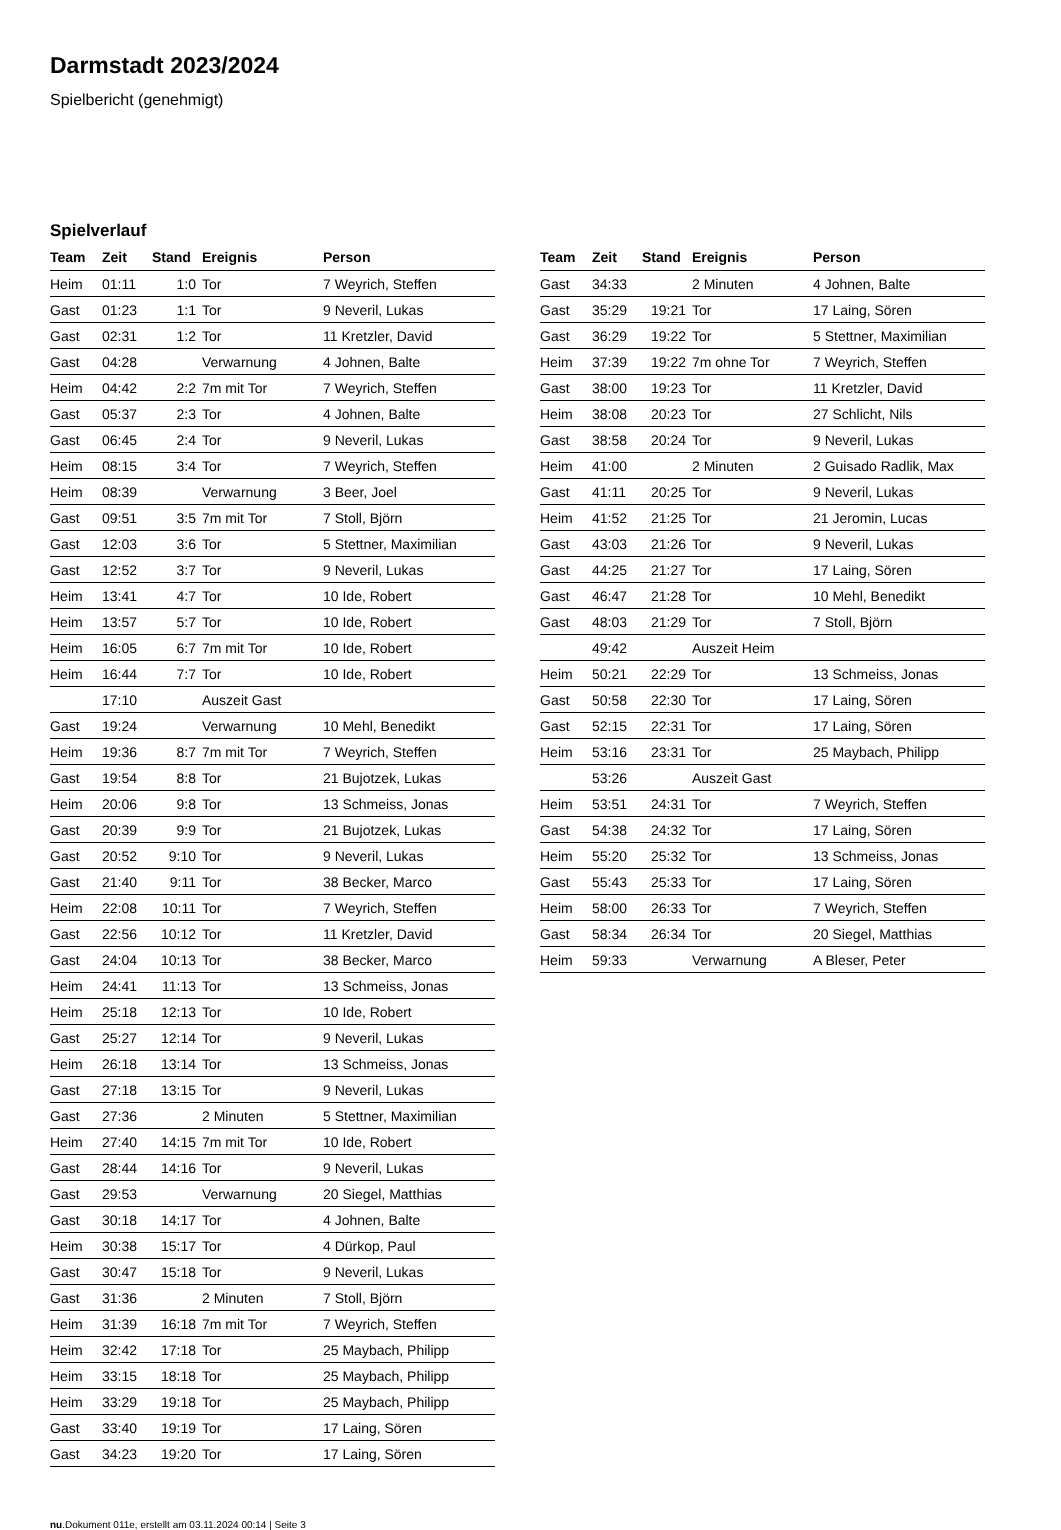Darmstadt 2023/2024
Spielbericht (genehmigt)
Spielverlauf
| Team | Zeit | Stand | Ereignis | Person |
| --- | --- | --- | --- | --- |
| Heim | 01:11 | 1:0 | Tor | 7 Weyrich, Steffen |
| Gast | 01:23 | 1:1 | Tor | 9 Neveril, Lukas |
| Gast | 02:31 | 1:2 | Tor | 11 Kretzler, David |
| Gast | 04:28 | | Verwarnung | 4 Johnen, Balte |
| Heim | 04:42 | 2:2 | 7m mit Tor | 7 Weyrich, Steffen |
| Gast | 05:37 | 2:3 | Tor | 4 Johnen, Balte |
| Gast | 06:45 | 2:4 | Tor | 9 Neveril, Lukas |
| Heim | 08:15 | 3:4 | Tor | 7 Weyrich, Steffen |
| Heim | 08:39 | | Verwarnung | 3 Beer, Joel |
| Gast | 09:51 | 3:5 | 7m mit Tor | 7 Stoll, Björn |
| Gast | 12:03 | 3:6 | Tor | 5 Stettner, Maximilian |
| Gast | 12:52 | 3:7 | Tor | 9 Neveril, Lukas |
| Heim | 13:41 | 4:7 | Tor | 10 Ide, Robert |
| Heim | 13:57 | 5:7 | Tor | 10 Ide, Robert |
| Heim | 16:05 | 6:7 | 7m mit Tor | 10 Ide, Robert |
| Heim | 16:44 | 7:7 | Tor | 10 Ide, Robert |
| | 17:10 | | Auszeit Gast | |
| Gast | 19:24 | | Verwarnung | 10 Mehl, Benedikt |
| Heim | 19:36 | 8:7 | 7m mit Tor | 7 Weyrich, Steffen |
| Gast | 19:54 | 8:8 | Tor | 21 Bujotzek, Lukas |
| Heim | 20:06 | 9:8 | Tor | 13 Schmeiss, Jonas |
| Gast | 20:39 | 9:9 | Tor | 21 Bujotzek, Lukas |
| Gast | 20:52 | 9:10 | Tor | 9 Neveril, Lukas |
| Gast | 21:40 | 9:11 | Tor | 38 Becker, Marco |
| Heim | 22:08 | 10:11 | Tor | 7 Weyrich, Steffen |
| Gast | 22:56 | 10:12 | Tor | 11 Kretzler, David |
| Gast | 24:04 | 10:13 | Tor | 38 Becker, Marco |
| Heim | 24:41 | 11:13 | Tor | 13 Schmeiss, Jonas |
| Heim | 25:18 | 12:13 | Tor | 10 Ide, Robert |
| Gast | 25:27 | 12:14 | Tor | 9 Neveril, Lukas |
| Heim | 26:18 | 13:14 | Tor | 13 Schmeiss, Jonas |
| Gast | 27:18 | 13:15 | Tor | 9 Neveril, Lukas |
| Gast | 27:36 | | 2 Minuten | 5 Stettner, Maximilian |
| Heim | 27:40 | 14:15 | 7m mit Tor | 10 Ide, Robert |
| Gast | 28:44 | 14:16 | Tor | 9 Neveril, Lukas |
| Gast | 29:53 | | Verwarnung | 20 Siegel, Matthias |
| Gast | 30:18 | 14:17 | Tor | 4 Johnen, Balte |
| Heim | 30:38 | 15:17 | Tor | 4 Dürkop, Paul |
| Gast | 30:47 | 15:18 | Tor | 9 Neveril, Lukas |
| Gast | 31:36 | | 2 Minuten | 7 Stoll, Björn |
| Heim | 31:39 | 16:18 | 7m mit Tor | 7 Weyrich, Steffen |
| Heim | 32:42 | 17:18 | Tor | 25 Maybach, Philipp |
| Heim | 33:15 | 18:18 | Tor | 25 Maybach, Philipp |
| Heim | 33:29 | 19:18 | Tor | 25 Maybach, Philipp |
| Gast | 33:40 | 19:19 | Tor | 17 Laing, Sören |
| Gast | 34:23 | 19:20 | Tor | 17 Laing, Sören |
| Team | Zeit | Stand | Ereignis | Person |
| --- | --- | --- | --- | --- |
| Gast | 34:33 | | 2 Minuten | 4 Johnen, Balte |
| Gast | 35:29 | 19:21 | Tor | 17 Laing, Sören |
| Gast | 36:29 | 19:22 | Tor | 5 Stettner, Maximilian |
| Heim | 37:39 | 19:22 | 7m ohne Tor | 7 Weyrich, Steffen |
| Gast | 38:00 | 19:23 | Tor | 11 Kretzler, David |
| Heim | 38:08 | 20:23 | Tor | 27 Schlicht, Nils |
| Gast | 38:58 | 20:24 | Tor | 9 Neveril, Lukas |
| Heim | 41:00 | | 2 Minuten | 2 Guisado Radlik, Max |
| Gast | 41:11 | 20:25 | Tor | 9 Neveril, Lukas |
| Heim | 41:52 | 21:25 | Tor | 21 Jeromin, Lucas |
| Gast | 43:03 | 21:26 | Tor | 9 Neveril, Lukas |
| Gast | 44:25 | 21:27 | Tor | 17 Laing, Sören |
| Gast | 46:47 | 21:28 | Tor | 10 Mehl, Benedikt |
| Gast | 48:03 | 21:29 | Tor | 7 Stoll, Björn |
| | 49:42 | | Auszeit Heim | |
| Heim | 50:21 | 22:29 | Tor | 13 Schmeiss, Jonas |
| Gast | 50:58 | 22:30 | Tor | 17 Laing, Sören |
| Gast | 52:15 | 22:31 | Tor | 17 Laing, Sören |
| Heim | 53:16 | 23:31 | Tor | 25 Maybach, Philipp |
| | 53:26 | | Auszeit Gast | |
| Heim | 53:51 | 24:31 | Tor | 7 Weyrich, Steffen |
| Gast | 54:38 | 24:32 | Tor | 17 Laing, Sören |
| Heim | 55:20 | 25:32 | Tor | 13 Schmeiss, Jonas |
| Gast | 55:43 | 25:33 | Tor | 17 Laing, Sören |
| Heim | 58:00 | 26:33 | Tor | 7 Weyrich, Steffen |
| Gast | 58:34 | 26:34 | Tor | 20 Siegel, Matthias |
| Heim | 59:33 | | Verwarnung | A Bleser, Peter |
nu.Dokument 011e, erstellt am 03.11.2024 00:14 | Seite 3